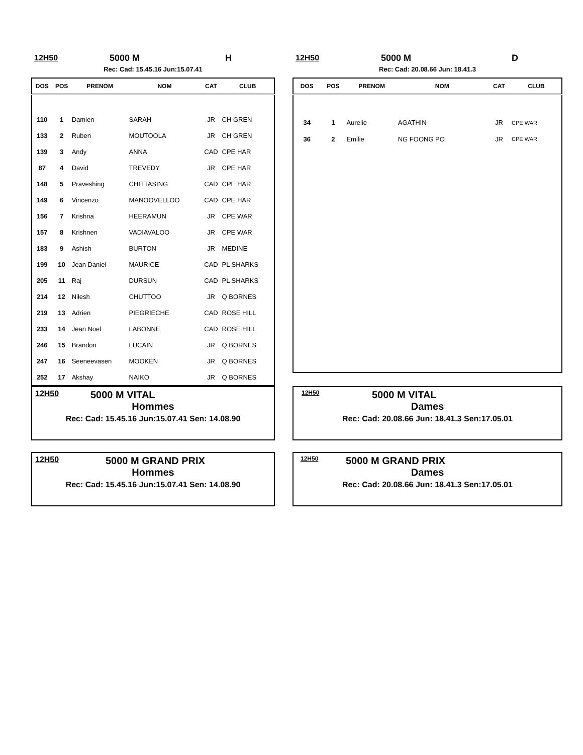12H50 5000 M H
Rec: Cad: 15.45.16 Jun:15.07.41
| DOS | POS | PRENOM | NOM | CAT | CLUB |
| --- | --- | --- | --- | --- | --- |
| 110 | 1 | Damien | SARAH | JR | CH GREN |
| 133 | 2 | Ruben | MOUTOOLA | JR | CH GREN |
| 139 | 3 | Andy | ANNA | CAD | CPE HAR |
| 87 | 4 | David | TREVEDY | JR | CPE HAR |
| 148 | 5 | Praveshing | CHITTASING | CAD | CPE HAR |
| 149 | 6 | Vincenzo | MANOOVELLOO | CAD | CPE HAR |
| 156 | 7 | Krishna | HEERAMUN | JR | CPE WAR |
| 157 | 8 | Krishnen | VADIAVALOO | JR | CPE WAR |
| 183 | 9 | Ashish | BURTON | JR | MEDINE |
| 199 | 10 | Jean Daniel | MAURICE | CAD | PL SHARKS |
| 205 | 11 | Raj | DURSUN | CAD | PL SHARKS |
| 214 | 12 | Nilesh | CHUTTOO | JR | Q BORNES |
| 219 | 13 | Adrien | PIEGRIECHE | CAD | ROSE HILL |
| 233 | 14 | Jean Noel | LABONNE | CAD | ROSE HILL |
| 246 | 15 | Brandon | LUCAIN | JR | Q BORNES |
| 247 | 16 | Seeneevasen | MOOKEN | JR | Q BORNES |
| 252 | 17 | Akshay | NAIKO | JR | Q BORNES |
12H50 5000 M D
Rec: Cad: 20.08.66 Jun: 18.41.3
| DOS | POS | PRENOM | NOM | CAT | CLUB |
| --- | --- | --- | --- | --- | --- |
| 34 | 1 | Aurelie | AGATHIN | JR | CPE WAR |
| 36 | 2 | Emilie | NG FOONG PO | JR | CPE WAR |
12H50 5000 M VITAL
Hommes
Rec: Cad: 15.45.16 Jun:15.07.41 Sen: 14.08.90
12H50 5000 M VITAL
Dames
Rec: Cad: 20.08.66 Jun: 18.41.3 Sen:17.05.01
12H50 5000 M GRAND PRIX
Hommes
Rec: Cad: 15.45.16 Jun:15.07.41 Sen: 14.08.90
12H50 5000 M GRAND PRIX
Dames
Rec: Cad: 20.08.66 Jun: 18.41.3 Sen:17.05.01